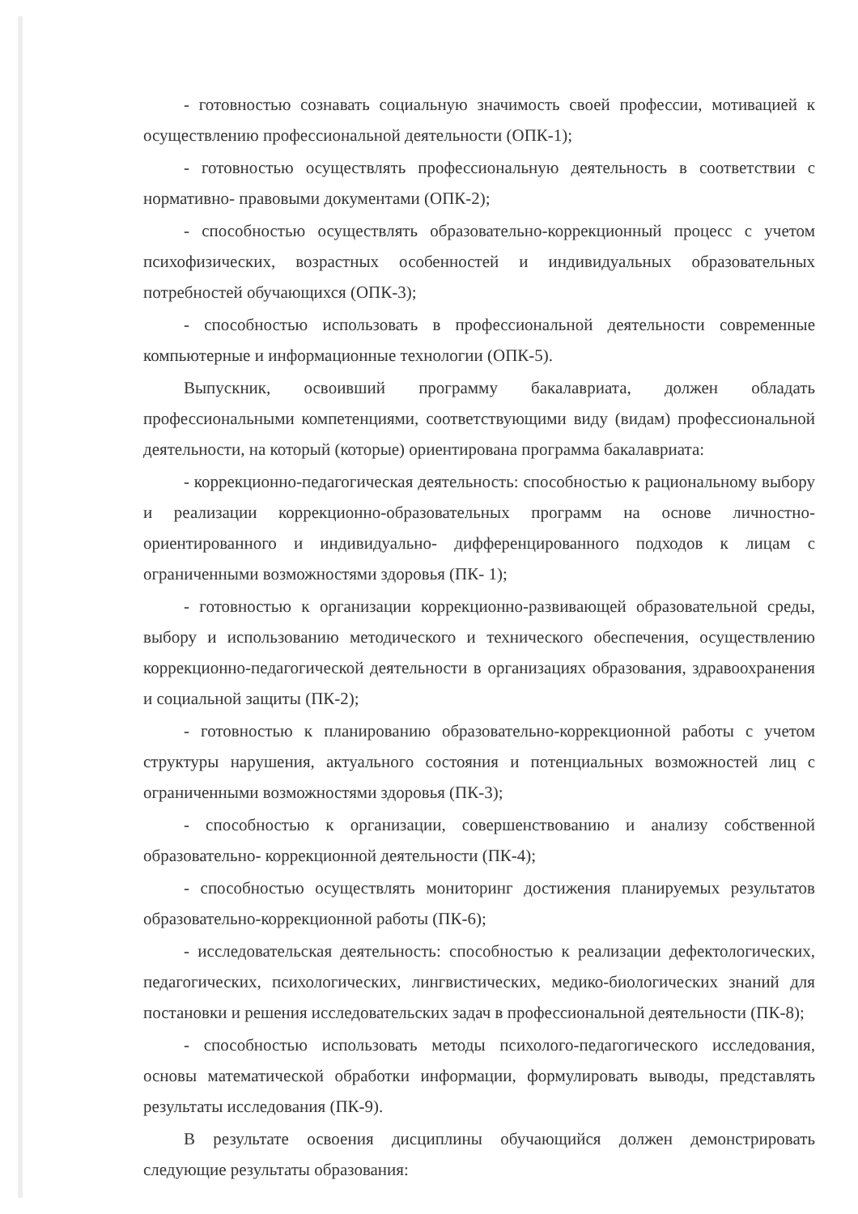- готовностью сознавать социальную значимость своей профессии, мотивацией к осуществлению профессиональной деятельности (ОПК-1);
- готовностью осуществлять профессиональную деятельность в соответствии с нормативно- правовыми документами (ОПК-2);
- способностью осуществлять образовательно-коррекционный процесс с учетом психофизических, возрастных особенностей и индивидуальных образовательных потребностей обучающихся (ОПК-3);
- способностью использовать в профессиональной деятельности современные компьютерные и информационные технологии (ОПК-5).
Выпускник, освоивший программу бакалавриата, должен обладать профессиональными компетенциями, соответствующими виду (видам) профессиональной деятельности, на который (которые) ориентирована программа бакалавриата:
- коррекционно-педагогическая деятельность: способностью к рациональному выбору и реализации коррекционно-образовательных программ на основе личностно-ориентированного и индивидуально- дифференцированного подходов к лицам с ограниченными возможностями здоровья (ПК- 1);
- готовностью к организации коррекционно-развивающей образовательной среды, выбору и использованию методического и технического обеспечения, осуществлению коррекционно-педагогической деятельности в организациях образования, здравоохранения и социальной защиты (ПК-2);
- готовностью к планированию образовательно-коррекционной работы с учетом структуры нарушения, актуального состояния и потенциальных возможностей лиц с ограниченными возможностями здоровья (ПК-3);
- способностью к организации, совершенствованию и анализу собственной образовательно- коррекционной деятельности (ПК-4);
- способностью осуществлять мониторинг достижения планируемых результатов образовательно-коррекционной работы (ПК-6);
- исследовательская деятельность: способностью к реализации дефектологических, педагогических, психологических, лингвистических, медико-биологических знаний для постановки и решения исследовательских задач в профессиональной деятельности (ПК-8);
- способностью использовать методы психолого-педагогического исследования, основы математической обработки информации, формулировать выводы, представлять результаты исследования (ПК-9).
В результате освоения дисциплины обучающийся должен демонстрировать следующие результаты образования: